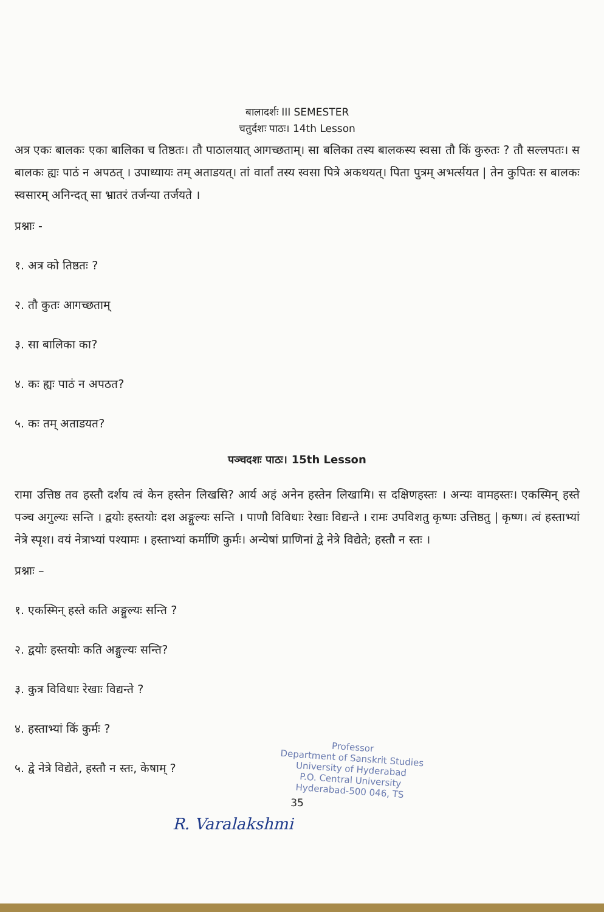बालादर्शः III SEMESTER
चतुर्दशः पाठः। 14th Lesson
अत्र एकः बालकः एका बालिका च तिष्ठतः। तौ पाठालयात् आगच्छताम्। सा बलिका तस्य बालकस्य स्वसा तौ किं कुरुतः ? तौ सल्लपतः। स बालकः ह्यः पाठं न अपठत् । उपाध्यायः तम् अताडयत्। तां वार्तां तस्य स्वसा पित्रे अकथयत्। पिता पुत्रम् अभर्त्सयत | तेन कुपितः स बालकः स्वसारम् अनिन्दत् सा भ्रातरं तर्जन्या तर्जयते ।
प्रश्नाः -
१. अत्र को तिष्ठतः ?
२. तौ कुतः आगच्छताम्
३. सा बालिका का?
४. कः ह्यः पाठं न अपठत?
५. कः तम् अताडयत?
पञ्चदशः पाठः। 15th Lesson
रामा उत्तिष्ठ तव हस्तौ दर्शय त्वं केन हस्तेन लिखसि? आर्य अहं अनेन हस्तेन लिखामि। स दक्षिणहस्तः । अन्यः वामहस्तः। एकस्मिन् हस्ते पञ्च अगुल्यः सन्ति । द्वयोः हस्तयोः दश अङ्गुल्यः सन्ति । पाणौ विविधाः रेखाः विद्यन्ते । रामः उपविशतु कृष्णः उत्तिष्ठतु | कृष्ण। त्वं हस्ताभ्यां नेत्रे स्पृश। वयं नेत्राभ्यां पश्यामः । हस्ताभ्यां कर्माणि कुर्मः। अन्येषां प्राणिनां द्वे नेत्रे विद्येते; हस्तौ न स्तः ।
प्रश्नाः –
१. एकस्मिन् हस्ते कति अङ्गुल्यः सन्ति ?
२. द्वयोः हस्तयोः कति अङ्गुल्यः सन्ति?
३. कुत्र विविधाः रेखाः विद्यन्ते ?
४. हस्ताभ्यां किं कुर्मः ?
५. द्वे नेत्रे विद्येते, हस्तौ न स्तः, केषाम् ?
35
R. Varalakshmi
Professor
Department of Sanskrit Studies
University of Hyderabad
P.O. Central University
Hyderabad-500 046, TS